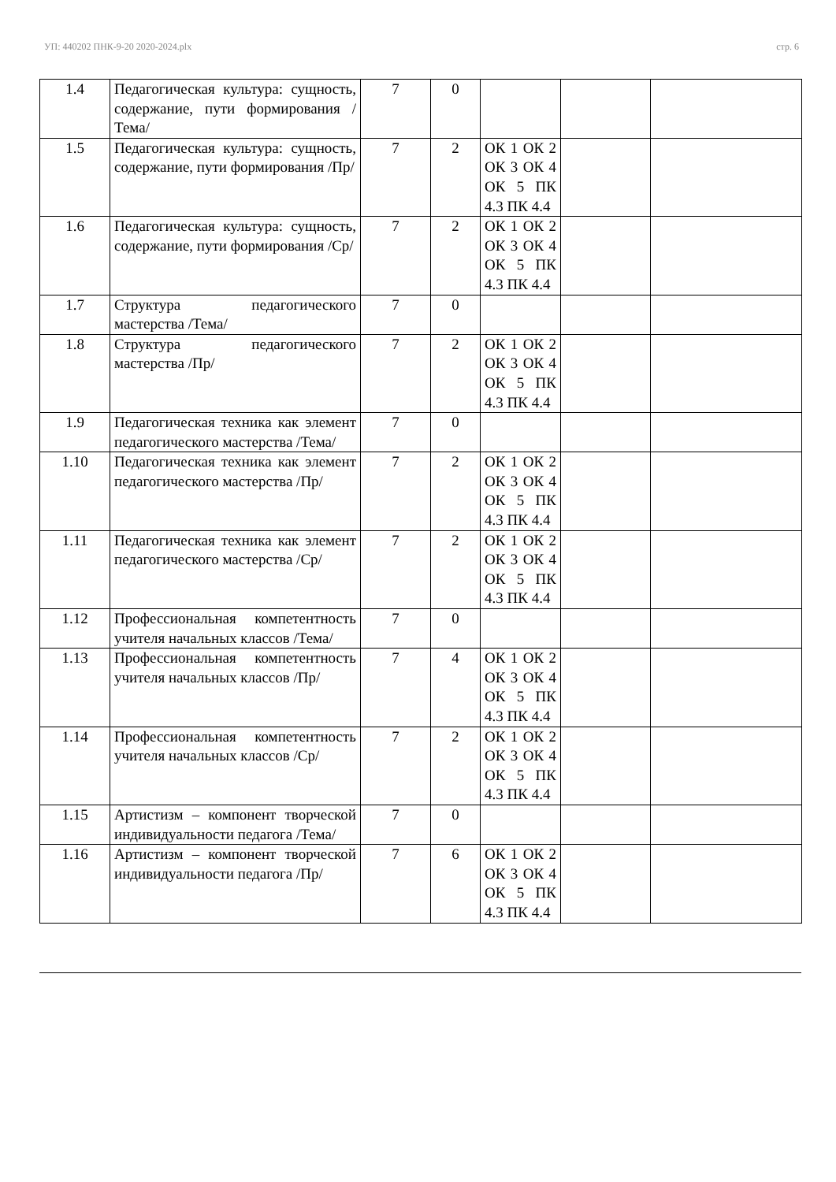УП: 440202 ПНК-9-20 2020-2024.plx стр. 6
| 1.4 | Педагогическая культура: сущность, содержание, пути формирования /Тема/ | 7 | 0 | | | |
| 1.5 | Педагогическая культура: сущность, содержание, пути формирования /Пр/ | 7 | 2 | ОК 1 ОК 2 ОК 3 ОК 4 ОК 5 ПК 4.3 ПК 4.4 | | |
| 1.6 | Педагогическая культура: сущность, содержание, пути формирования /Ср/ | 7 | 2 | ОК 1 ОК 2 ОК 3 ОК 4 ОК 5 ПК 4.3 ПК 4.4 | | |
| 1.7 | Структура педагогического мастерства /Тема/ | 7 | 0 | | | |
| 1.8 | Структура педагогического мастерства /Пр/ | 7 | 2 | ОК 1 ОК 2 ОК 3 ОК 4 ОК 5 ПК 4.3 ПК 4.4 | | |
| 1.9 | Педагогическая техника как элемент педагогического мастерства /Тема/ | 7 | 0 | | | |
| 1.10 | Педагогическая техника как элемент педагогического мастерства /Пр/ | 7 | 2 | ОК 1 ОК 2 ОК 3 ОК 4 ОК 5 ПК 4.3 ПК 4.4 | | |
| 1.11 | Педагогическая техника как элемент педагогического мастерства /Ср/ | 7 | 2 | ОК 1 ОК 2 ОК 3 ОК 4 ОК 5 ПК 4.3 ПК 4.4 | | |
| 1.12 | Профессиональная компетентность учителя начальных классов /Тема/ | 7 | 0 | | | |
| 1.13 | Профессиональная компетентность учителя начальных классов /Пр/ | 7 | 4 | ОК 1 ОК 2 ОК 3 ОК 4 ОК 5 ПК 4.3 ПК 4.4 | | |
| 1.14 | Профессиональная компетентность учителя начальных классов /Ср/ | 7 | 2 | ОК 1 ОК 2 ОК 3 ОК 4 ОК 5 ПК 4.3 ПК 4.4 | | |
| 1.15 | Артистизм – компонент творческой индивидуальности педагога /Тема/ | 7 | 0 | | | |
| 1.16 | Артистизм – компонент творческой индивидуальности педагога /Пр/ | 7 | 6 | ОК 1 ОК 2 ОК 3 ОК 4 ОК 5 ПК 4.3 ПК 4.4 | | |